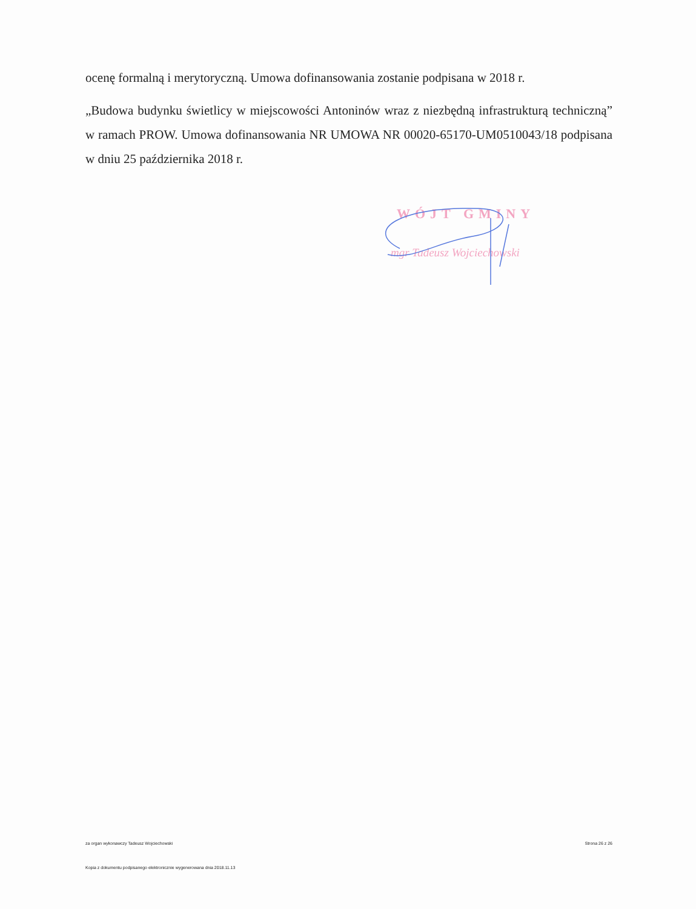ocenę formalną i merytoryczną. Umowa dofinansowania zostanie podpisana w 2018 r.
„Budowa budynku świetlicy w miejscowości Antoninów wraz z niezbędną infrastrukturą techniczną” w ramach PROW. Umowa dofinansowania NR UMOWA NR 00020-65170-UM0510043/18 podpisana w dniu 25 października 2018 r.
WÓJT GMINY
mgr Tadeusz Wojciechowski
za organ wykonawczy Tadeusz Wojciechowski Strona 26 z 26
Kopia z dokumentu podpisanego elektronicznie wygenerowana dnia 2018.11.13